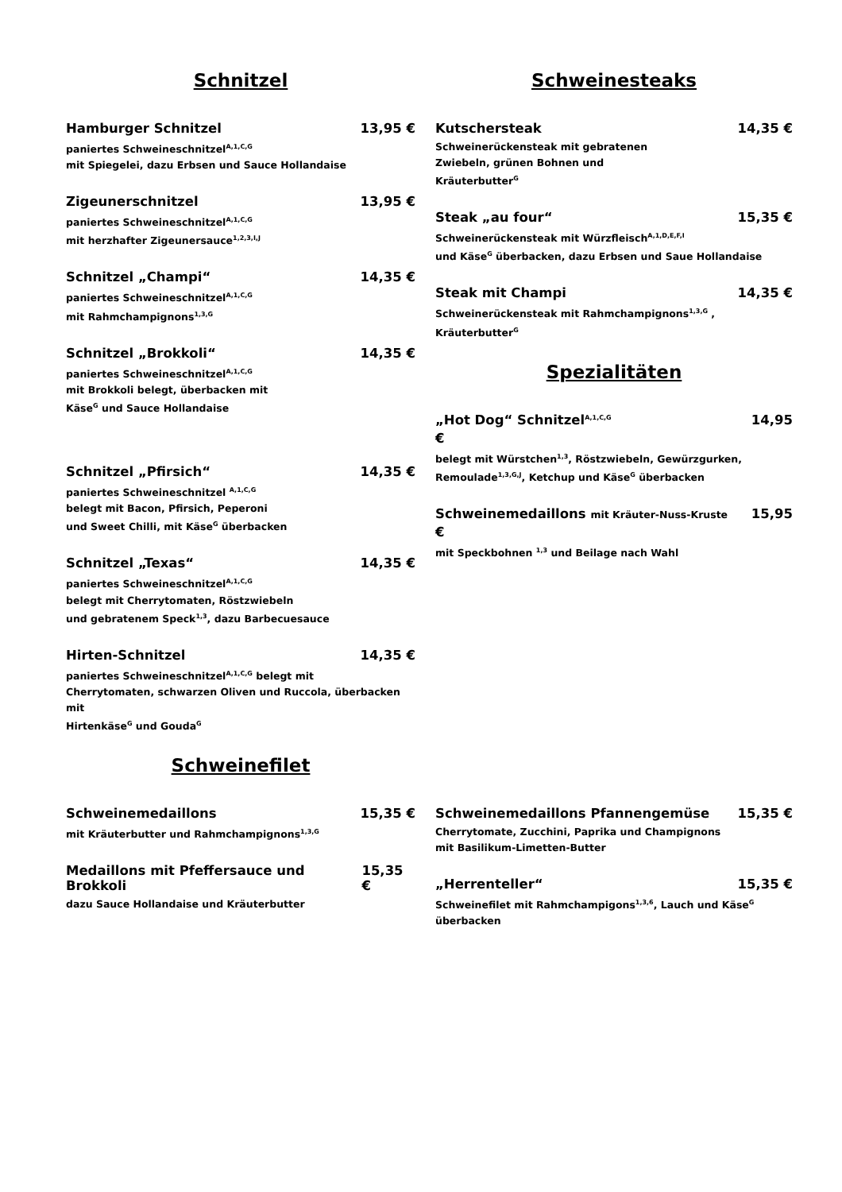Schnitzel
Hamburger Schnitzel 13,95 €
paniertes Schweineschnitzel<sup>A,1,C,G</sup>
mit Spiegelei, dazu Erbsen und Sauce Hollandaise
Zigeunerschnitzel 13,95 €
paniertes Schweineschnitzel<sup>A,1,C,G</sup>
mit herzhafter Zigeunersauce<sup>1,2,3,I,J</sup>
Schnitzel „Champi“14,35 €
paniertes Schweineschnitzel<sup>A,1,C,G</sup>
mit Rahmchampignons<sup>1,3,G</sup>
Schnitzel „Brokkoli“14,35 €
paniertes Schweineschnitzel<sup>A,1,C,G</sup>
mit Brokkoli belegt, überbacken mit
Käse<sup>G</sup> und Sauce Hollandaise
Schnitzel „Pfirsich“14,35 €
paniertes Schweineschnitzel <sup>A,1,C,G</sup>
belegt mit Bacon, Pfirsich, Peperoni
und Sweet Chilli, mit Käse<sup>G</sup> überbacken
Schnitzel „Texas“14,35 €
paniertes Schweineschnitzel<sup>A,1,C,G</sup>
belegt mit Cherrytomaten, Röstzwiebeln
und gebratenem Speck<sup>1,3</sup>, dazu Barbecuesauce
Hirten-Schnitzel 14,35 €
paniertes Schweineschnitzel<sup>A,1,C,G</sup> belegt mit
Cherrytomaten, schwarzen Oliven und Ruccola, überbacken mit
Hirtenkäse<sup>G</sup> und Gouda<sup>G</sup>
Schweinefilet
Schweinesteaks
Kutschersteak 14,35 €
Schweinerückensteak mit gebratenen
Zwiebeln, grünen Bohnen und
Kräuterbutter<sup>G</sup>
Steak „au four“15,35 €
Schweinerückensteak mit Würzfleisch<sup>A,1,D,E,F,I</sup>
und Käse<sup>G</sup> überbacken, dazu Erbsen und Saue Hollandaise
Steak mit Champi 14,35 €
Schweinerückensteak mit Rahmchampignons<sup>1,3,G</sup> ,
Kräuterbutter<sup>G</sup>
Spezialitäten
„Hot Dog“ Schnitzel<sup>A,1,C,G</sup> 14,95
€
belegt mit Würstchen<sup>1,3</sup>, Röstzwiebeln, Gewürzgurken,
Remoulade<sup>1,3,G,J</sup>, Ketchup und Käse<sup>G</sup> überbacken
Schweinemedaillons mit Kräuter-Nuss-Kruste 15,95
€
mit Speckbohnen <sup>1,3</sup> und Beilage nach Wahl
Schweinemedaillons 15,35 €
mit Kräuterbutter und Rahmchampignons<sup>1,3,G</sup>
Medaillons mit Pfeffersauce und Brokkoli 15,35 €
dazu Sauce Hollandaise und Kräuterbutter
Schweinemedaillons Pfannengemüse 15,35 €
Cherrytomate, Zucchini, Paprika und Champignons
mit Basilikum-Limetten-Butter
„Herrenteller“15,35 €
Schweinefilet mit Rahmchampigons<sup>1,3,6</sup>, Lauch und Käse<sup>G</sup>
überbacken